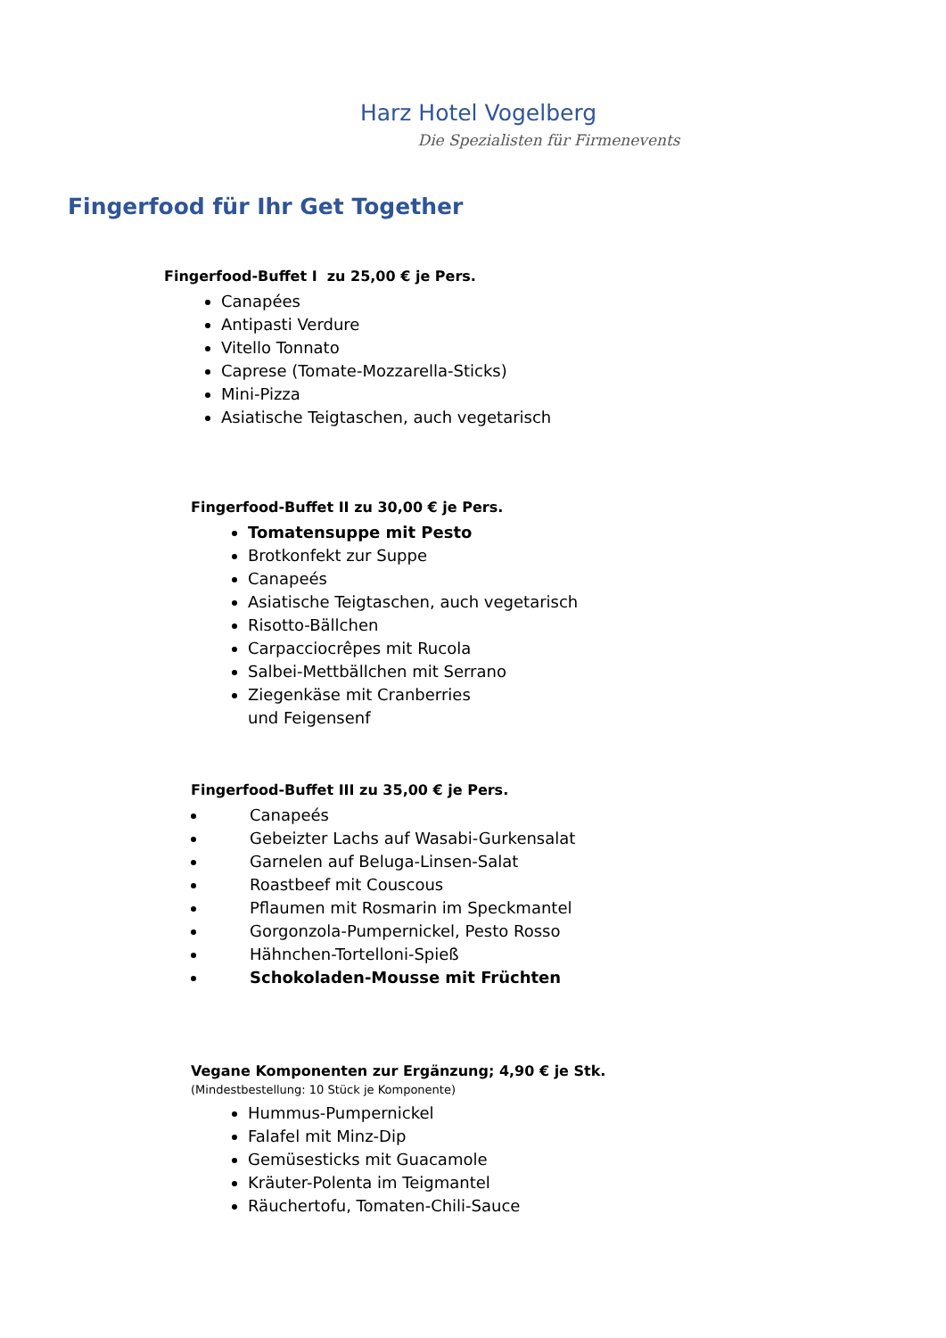Harz Hotel Vogelberg
Die Spezialisten für Firmenevents
Fingerfood für Ihr Get Together
Fingerfood-Buffet I zu 25,00 € je Pers.
Canapées
Antipasti Verdure
Vitello Tonnato
Caprese (Tomate-Mozzarella-Sticks)
Mini-Pizza
Asiatische Teigtaschen, auch vegetarisch
Fingerfood-Buffet II zu 30,00 € je Pers.
Tomatensuppe mit Pesto
Brotkonfekt zur Suppe
Canapeés
Asiatische Teigtaschen, auch vegetarisch
Risotto-Bällchen
Carpacciocrêpes mit Rucola
Salbei-Mettbällchen mit Serrano
Ziegenkäse mit Cranberries
und Feigensenf
Fingerfood-Buffet III zu 35,00 € je Pers.
Canapeés
Gebeizter Lachs auf Wasabi-Gurkensalat
Garnelen auf Beluga-Linsen-Salat
Roastbeef mit Couscous
Pflaumen mit Rosmarin im Speckmantel
Gorgonzola-Pumpernickel, Pesto Rosso
Hähnchen-Tortelloni-Spieß
Schokoladen-Mousse mit Früchten
Vegane Komponenten zur Ergänzung; 4,90 € je Stk.
(Mindestbestellung: 10 Stück je Komponente)
Hummus-Pumpernickel
Falafel mit Minz-Dip
Gemüsesticks mit Guacamole
Kräuter-Polenta im Teigmantel
Räuchertofu, Tomaten-Chili-Sauce